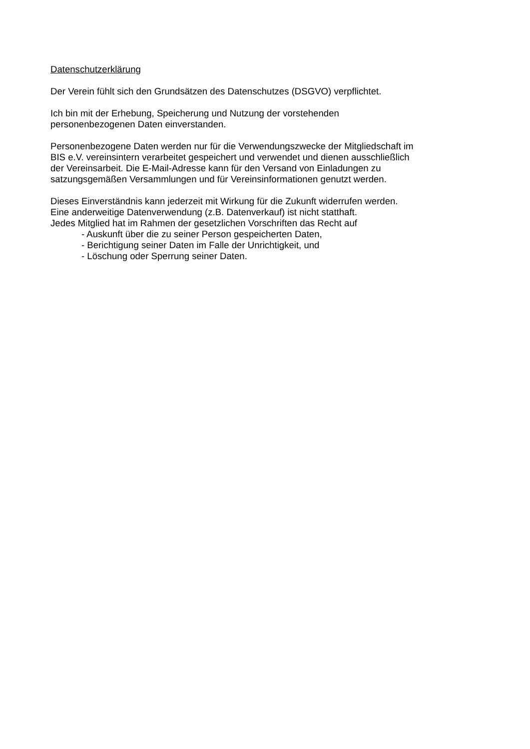Datenschutzerklärung
Der Verein fühlt sich den Grundsätzen des Datenschutzes (DSGVO) verpflichtet.
Ich bin mit der Erhebung, Speicherung und Nutzung der vorstehenden
personenbezogenen Daten einverstanden.
Personenbezogene Daten werden nur für die Verwendungszwecke der Mitgliedschaft im
BIS e.V. vereinsintern verarbeitet gespeichert und verwendet und dienen ausschließlich
der Vereinsarbeit. Die E-Mail-Adresse kann für den Versand von Einladungen zu
satzungsgemäßen Versammlungen und für Vereinsinformationen genutzt werden.
Dieses Einverständnis kann jederzeit mit Wirkung für die Zukunft widerrufen werden.
Eine anderweitige Datenverwendung (z.B. Datenverkauf) ist nicht statthaft.
Jedes Mitglied hat im Rahmen der gesetzlichen Vorschriften das Recht auf
- Auskunft über die zu seiner Person gespeicherten Daten,
- Berichtigung seiner Daten im Falle der Unrichtigkeit, und
- Löschung oder Sperrung seiner Daten.